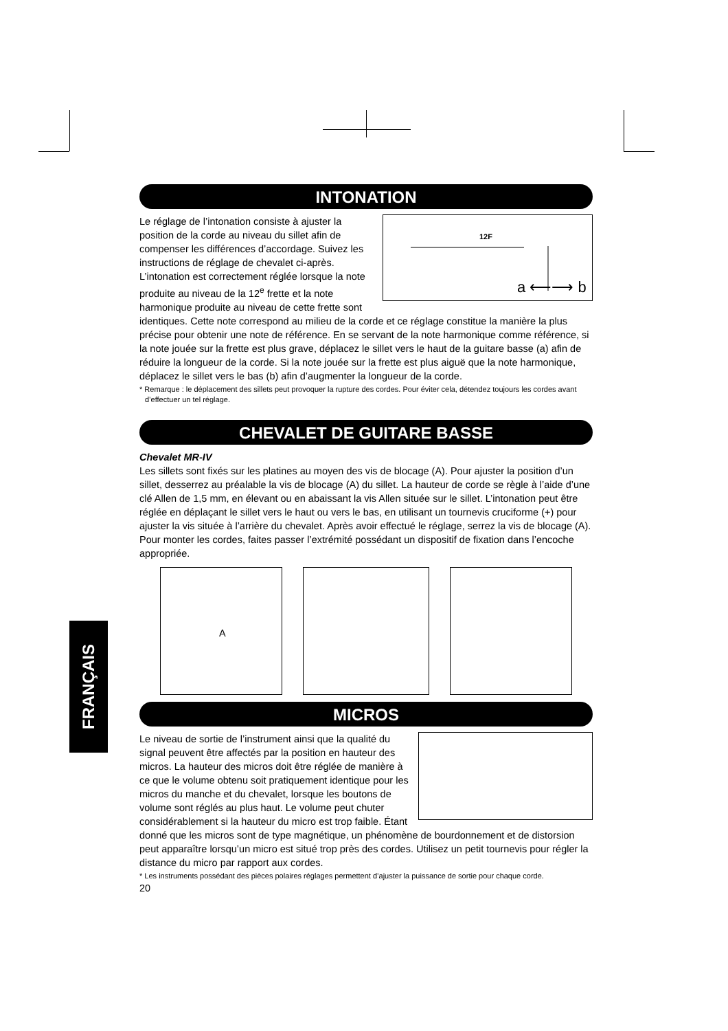FRANÇAIS
INTONATION
12F
a ⟵⟶ b
Le réglage de l’intonation consiste à ajuster la position de la corde au niveau du sillet afin de compenser les différences d’accordage. Suivez les instructions de réglage de chevalet ci-après. L’intonation est correctement réglée lorsque la note produite au niveau de la 12<sup>e</sup> frette et la note harmonique produite au niveau de cette frette sont identiques. Cette note correspond au milieu de la corde et ce réglage constitue la manière la plus précise pour obtenir une note de référence. En se servant de la note harmonique comme référence, si la note jouée sur la frette est plus grave, déplacez le sillet vers le haut de la guitare basse (a) afin de réduire la longueur de la corde. Si la note jouée sur la frette est plus aiguë que la note harmonique, déplacez le sillet vers le bas (b) afin d’augmenter la longueur de la corde.
* Remarque : le déplacement des sillets peut provoquer la rupture des cordes. Pour éviter cela, détendez toujours les cordes avant d’effectuer un tel réglage.
CHEVALET DE GUITARE BASSE
Chevalet MR-IV
Les sillets sont fixés sur les platines au moyen des vis de blocage (A). Pour ajuster la position d’un sillet, desserrez au préalable la vis de blocage (A) du sillet. La hauteur de corde se règle à l’aide d’une clé Allen de 1,5 mm, en élevant ou en abaissant la vis Allen située sur le sillet. L’intonation peut être réglée en déplaçant le sillet vers le haut ou vers le bas, en utilisant un tournevis cruciforme (+) pour ajuster la vis située à l’arrière du chevalet. Après avoir effectué le réglage, serrez la vis de blocage (A). Pour monter les cordes, faites passer l’extrémité possédant un dispositif de fixation dans l’encoche appropriée.
A
MICROS
Le niveau de sortie de l’instrument ainsi que la qualité du signal peuvent être affectés par la position en hauteur des micros. La hauteur des micros doit être réglée de manière à ce que le volume obtenu soit pratiquement identique pour les micros du manche et du chevalet, lorsque les boutons de volume sont réglés au plus haut. Le volume peut chuter considérablement si la hauteur du micro est trop faible. Étant donné que les micros sont de type magnétique, un phénomène de bourdonnement et de distorsion peut apparaître lorsqu’un micro est situé trop près des cordes. Utilisez un petit tournevis pour régler la distance du micro par rapport aux cordes.
* Les instruments possédant des pièces polaires réglages permettent d’ajuster la puissance de sortie pour chaque corde.
20